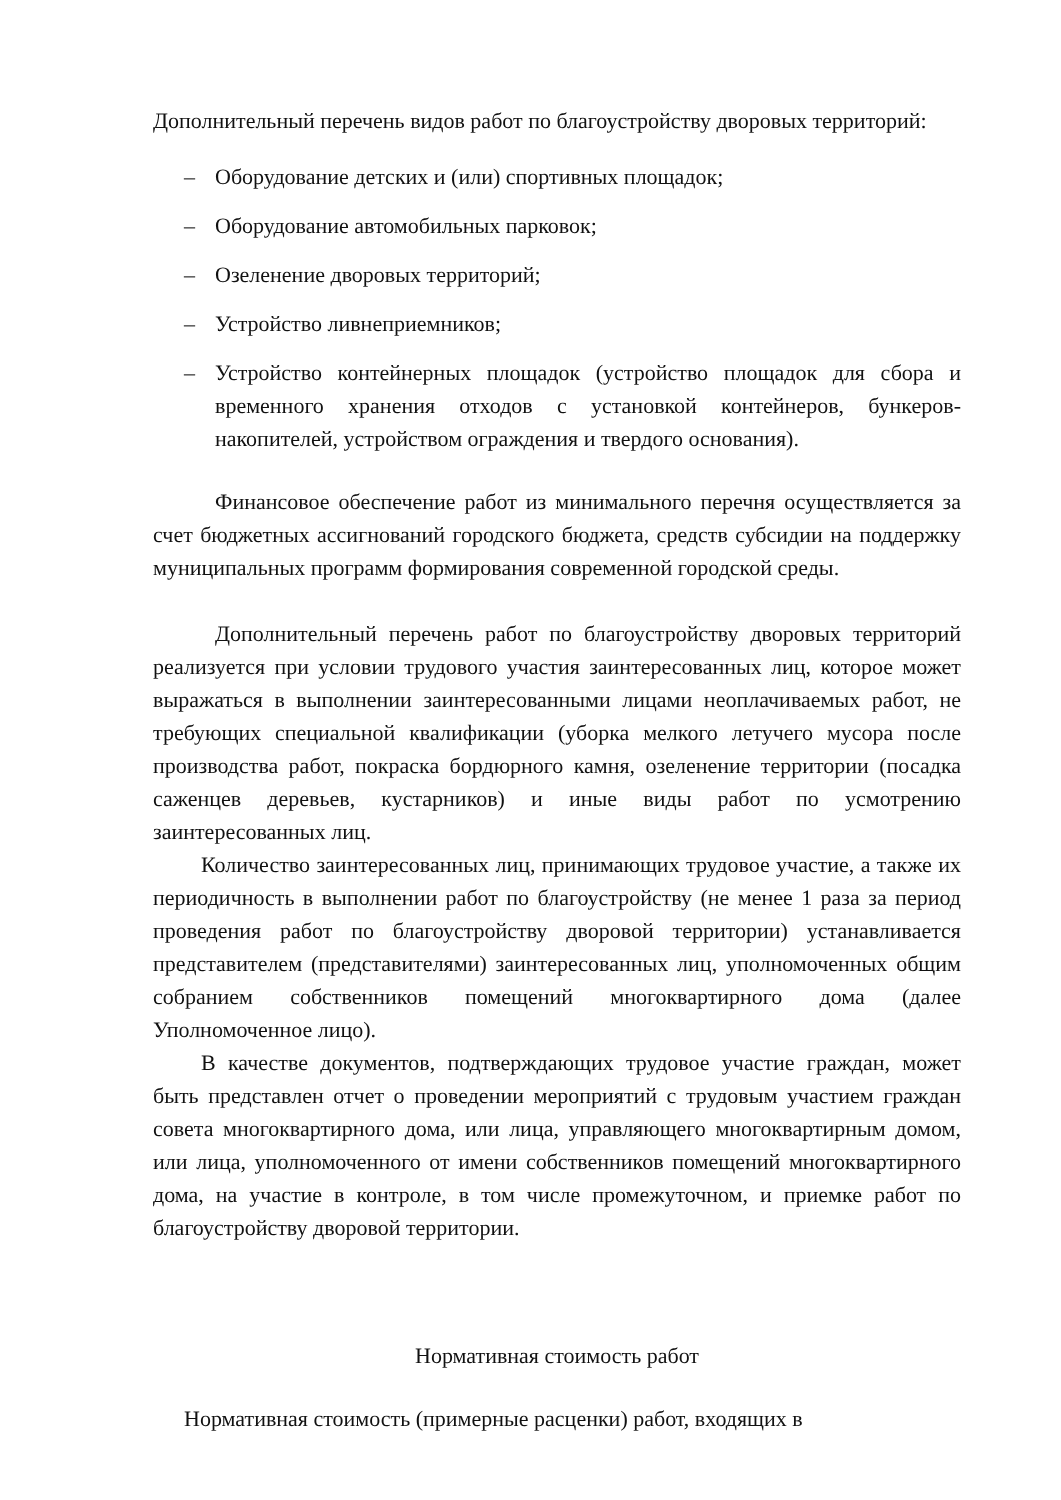Дополнительный перечень видов работ по благоустройству дворовых территорий:
– Оборудование детских и (или) спортивных площадок;
– Оборудование автомобильных парковок;
– Озеленение дворовых территорий;
– Устройство ливнеприемников;
– Устройство контейнерных площадок (устройство площадок для сбора и временного хранения отходов с установкой контейнеров, бункеров-накопителей, устройством ограждения и твердого основания).
Финансовое обеспечение работ из минимального перечня осуществляется за счет бюджетных ассигнований городского бюджета, средств субсидии на поддержку муниципальных программ формирования современной городской среды.
Дополнительный перечень работ по благоустройству дворовых территорий реализуется при условии трудового участия заинтересованных лиц, которое может выражаться в выполнении заинтересованными лицами неоплачиваемых работ, не требующих специальной квалификации (уборка мелкого летучего мусора после производства работ, покраска бордюрного камня, озеленение территории (посадка саженцев деревьев, кустарников) и иные виды работ по усмотрению заинтересованных лиц.
Количество заинтересованных лиц, принимающих трудовое участие, а также их периодичность в выполнении работ по благоустройству (не менее 1 раза за период проведения работ по благоустройству дворовой территории) устанавливается представителем (представителями) заинтересованных лиц, уполномоченных общим собранием собственников помещений многоквартирного дома (далее Уполномоченное лицо).
В качестве документов, подтверждающих трудовое участие граждан, может быть представлен отчет о проведении мероприятий с трудовым участием граждан совета многоквартирного дома, или лица, управляющего многоквартирным домом, или лица, уполномоченного от имени собственников помещений многоквартирного дома, на участие в контроле, в том числе промежуточном, и приемке работ по благоустройству дворовой территории.
Нормативная стоимость работ
Нормативная стоимость (примерные расценки) работ, входящих в